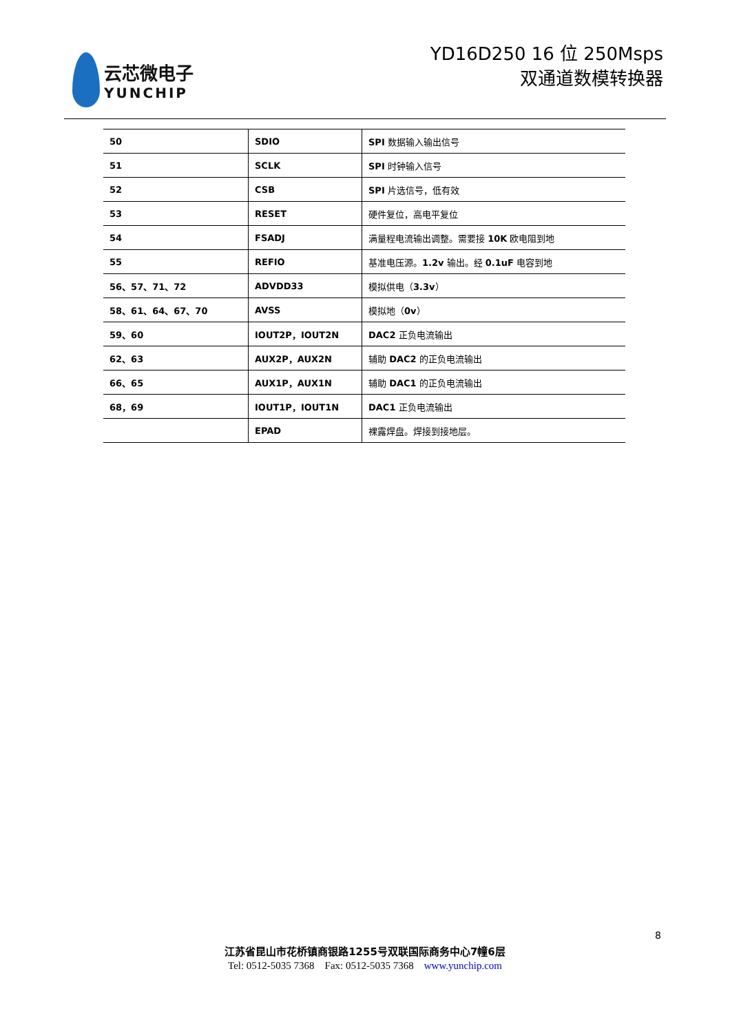云芯微电子
YUNCHIP
YD16D250 16 位 250Msps
双通道数模转换器
| 50 | SDIO | SPI 数据输入输出信号 |
| 51 | SCLK | SPI 时钟输入信号 |
| 52 | CSB | SPI 片选信号，低有效 |
| 53 | RESET | 硬件复位，高电平复位 |
| 54 | FSADJ | 满量程电流输出调整。需要接 10K 欧电阻到地 |
| 55 | REFIO | 基准电压源。 1.2v 输出。经 0.1uF 电容到地 |
| 56、57、71、72 | ADVDD33 | 模拟供电（ 3.3v ） |
| 58、61、64、67、70 | AVSS | 模拟地（ 0v ） |
| 59、60 | IOUT2P，IOUT2N | DAC2 正负电流输出 |
| 62、63 | AUX2P，AUX2N | 辅助 DAC2 的正负电流输出 |
| 66、65 | AUX1P，AUX1N | 辅助 DAC1 的正负电流输出 |
| 68，69 | IOUT1P，IOUT1N | DAC1 正负电流输出 |
| | EPAD | 裸露焊盘。焊接到接地层。 |
8
江苏省昆山市花桥镇商银路1255号双联国际商务中心7幢6层
Tel: 0512-5035 7368 Fax: 0512-5035 7368 www.yunchip.com